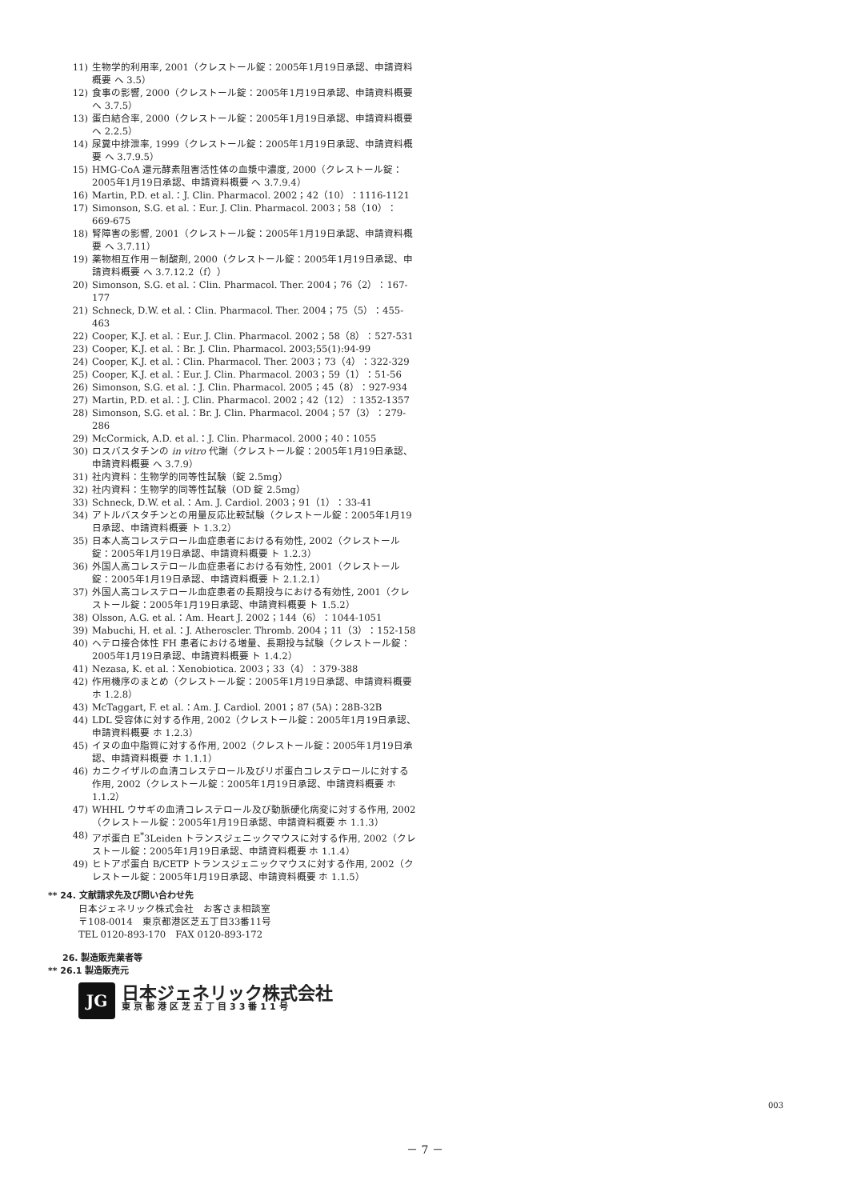11) 生物学的利用率, 2001（クレストール錠：2005年1月19日承認、申請資料概要 へ 3.5）
12) 食事の影響, 2000（クレストール錠：2005年1月19日承認、申請資料概要 へ 3.7.5）
13) 蛋白結合率, 2000（クレストール錠：2005年1月19日承認、申請資料概要 へ 2.2.5）
14) 尿糞中排泄率, 1999（クレストール錠：2005年1月19日承認、申請資料概要 へ 3.7.9.5）
15) HMG-CoA 還元酵素阻害活性体の血漿中濃度, 2000（クレストール錠：2005年1月19日承認、申請資料概要 へ 3.7.9.4）
16) Martin, P.D. et al.：J. Clin. Pharmacol. 2002；42（10）：1116-1121
17) Simonson, S.G. et al.：Eur. J. Clin. Pharmacol. 2003；58（10）：669-675
18) 腎障害の影響, 2001（クレストール錠：2005年1月19日承認、申請資料概要 へ 3.7.11）
19) 薬物相互作用－制酸剤, 2000（クレストール錠：2005年1月19日承認、申請資料概要 へ 3.7.12.2（f））
20) Simonson, S.G. et al.：Clin. Pharmacol. Ther. 2004；76（2）：167-177
21) Schneck, D.W. et al.：Clin. Pharmacol. Ther. 2004；75（5）：455-463
22) Cooper, K.J. et al.：Eur. J. Clin. Pharmacol. 2002；58（8）：527-531
23) Cooper, K.J. et al.：Br. J. Clin. Pharmacol. 2003;55(1):94-99
24) Cooper, K.J. et al.：Clin. Pharmacol. Ther. 2003；73（4）：322-329
25) Cooper, K.J. et al.：Eur. J. Clin. Pharmacol. 2003；59（1）：51-56
26) Simonson, S.G. et al.：J. Clin. Pharmacol. 2005；45（8）：927-934
27) Martin, P.D. et al.：J. Clin. Pharmacol. 2002；42（12）：1352-1357
28) Simonson, S.G. et al.：Br. J. Clin. Pharmacol. 2004；57（3）：279-286
29) McCormick, A.D. et al.：J. Clin. Pharmacol. 2000；40：1055
30) ロスバスタチンの in vitro 代謝（クレストール錠：2005年1月19日承認、申請資料概要 へ 3.7.9）
31) 社内資料：生物学的同等性試験（錠 2.5mg）
32) 社内資料：生物学的同等性試験（OD 錠 2.5mg）
33) Schneck, D.W. et al.：Am. J. Cardiol. 2003；91（1）：33-41
34) アトルバスタチンとの用量反応比較試験（クレストール錠：2005年1月19日承認、申請資料概要 ト 1.3.2）
35) 日本人高コレステロール血症患者における有効性, 2002（クレストール錠：2005年1月19日承認、申請資料概要 ト 1.2.3）
36) 外国人高コレステロール血症患者における有効性, 2001（クレストール錠：2005年1月19日承認、申請資料概要 ト 2.1.2.1）
37) 外国人高コレステロール血症患者の長期投与における有効性, 2001（クレストール錠：2005年1月19日承認、申請資料概要 ト 1.5.2）
38) Olsson, A.G. et al.：Am. Heart J. 2002；144（6）：1044-1051
39) Mabuchi, H. et al.：J. Atheroscler. Thromb. 2004；11（3）：152-158
40) ヘテロ接合体性 FH 患者における増量、長期投与試験（クレストール錠：2005年1月19日承認、申請資料概要 ト 1.4.2）
41) Nezasa, K. et al.：Xenobiotica. 2003；33（4）：379-388
42) 作用機序のまとめ（クレストール錠：2005年1月19日承認、申請資料概要 ホ 1.2.8）
43) McTaggart, F. et al.：Am. J. Cardiol. 2001；87 (5A)：28B-32B
44) LDL 受容体に対する作用, 2002（クレストール錠：2005年1月19日承認、申請資料概要 ホ 1.2.3）
45) イヌの血中脂質に対する作用, 2002（クレストール錠：2005年1月19日承認、申請資料概要 ホ 1.1.1）
46) カニクイザルの血清コレステロール及びリポ蛋白コレステロールに対する作用, 2002（クレストール錠：2005年1月19日承認、申請資料概要 ホ 1.1.2）
47) WHHL ウサギの血清コレステロール及び動脈硬化病変に対する作用, 2002（クレストール錠：2005年1月19日承認、申請資料概要 ホ 1.1.3）
48) アポ蛋白 E<sup>*</sup>3Leiden トランスジェニックマウスに対する作用, 2002（クレストール錠：2005年1月19日承認、申請資料概要 ホ 1.1.4）
49) ヒトアポ蛋白 B/CETP トランスジェニックマウスに対する作用, 2002（クレストール錠：2005年1月19日承認、申請資料概要 ホ 1.1.5）
** 24. 文献請求先及び問い合わせ先
日本ジェネリック株式会社　お客さま相談室
〒108-0014　東京都港区芝五丁目33番11号
TEL 0120-893-170　FAX 0120-893-172
26. 製造販売業者等
** 26.1 製造販売元
JG
日本ジェネリック株式会社
東京都港区芝五丁目33番11号
003
－ 7 －